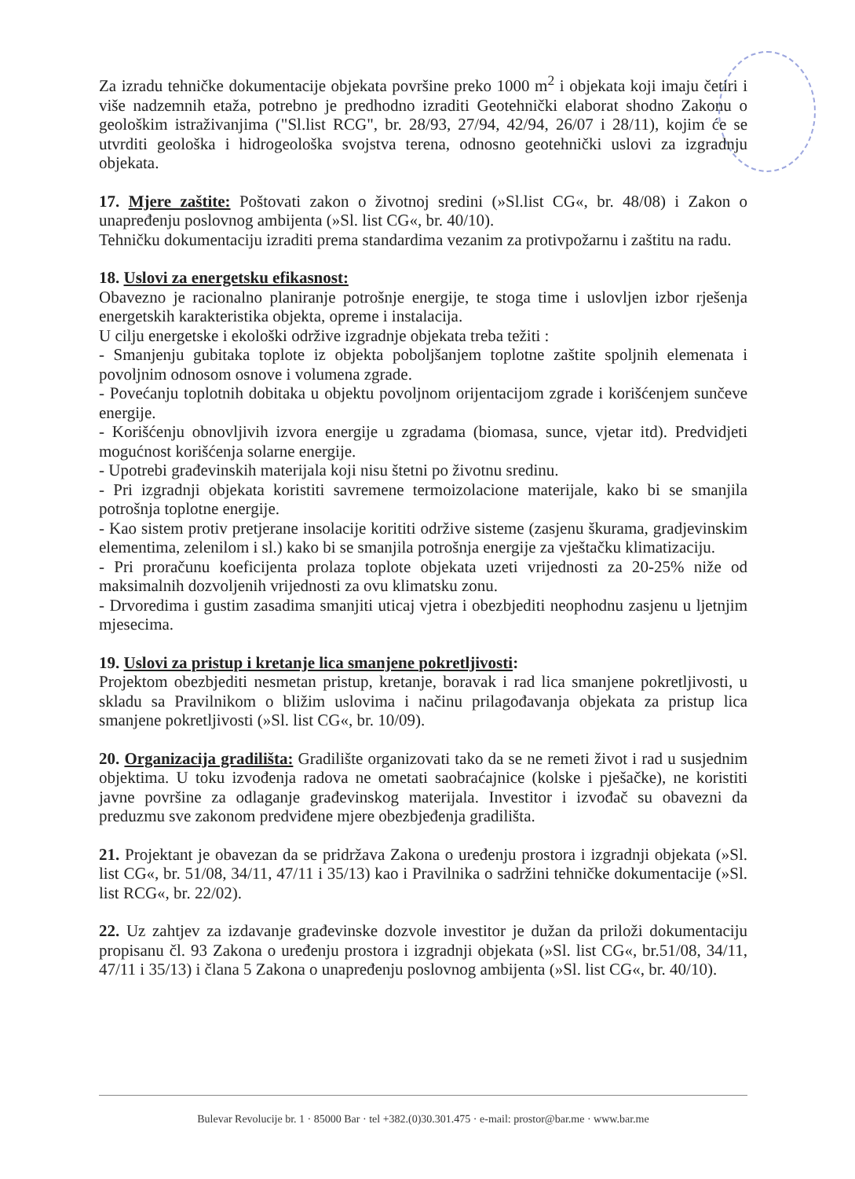Za izradu tehničke dokumentacije objekata površine preko 1000 m<sup>2</sup> i objekata koji imaju četiri i više nadzemnih etaža, potrebno je predhodno izraditi Geotehnički elaborat shodno Zakonu o geološkim istraživanjima ("Sl.list RCG", br. 28/93, 27/94, 42/94, 26/07 i 28/11), kojim će se utvrditi geološka i hidrogeološka svojstva terena, odnosno geotehnički uslovi za izgradnju objekata.
17. Mjere zaštite: Poštovati zakon o životnoj sredini (»Sl.list CG«, br. 48/08) i Zakon o unapređenju poslovnog ambijenta (»Sl. list CG«, br. 40/10).
Tehničku dokumentaciju izraditi prema standardima vezanim za protivpožarnu i zaštitu na radu.
18. Uslovi za energetsku efikasnost:
Obavezno je racionalno planiranje potrošnje energije, te stoga time i uslovljen izbor rješenja energetskih karakteristika objekta, opreme i instalacija.
U cilju energetske i ekološki održive izgradnje objekata treba težiti :
- Smanjenju gubitaka toplote iz objekta poboljšanjem toplotne zaštite spoljnih elemenata i povoljnim odnosom osnove i volumena zgrade.
- Povećanju toplotnih dobitaka u objektu povoljnom orijentacijom zgrade i korišćenjem sunčeve energije.
- Korišćenju obnovljivih izvora energije u zgradama (biomasa, sunce, vjetar itd). Predvidjeti mogućnost korišćenja solarne energije.
- Upotrebi građevinskih materijala koji nisu štetni po životnu sredinu.
- Pri izgradnji objekata koristiti savremene termoizolacione materijale, kako bi se smanjila potrošnja toplotne energije.
- Kao sistem protiv pretjerane insolacije korititi održive sisteme (zasjenu škurama, gradjevinskim elementima, zelenilom i sl.) kako bi se smanjila potrošnja energije za vještačku klimatizaciju.
- Pri proračunu koeficijenta prolaza toplote objekata uzeti vrijednosti za 20-25% niže od maksimalnih dozvoljenih vrijednosti za ovu klimatsku zonu.
- Drvoredima i gustim zasadima smanjiti uticaj vjetra i obezbjediti neophodnu zasjenu u ljetnjim mjesecima.
19. Uslovi za pristup i kretanje lica smanjene pokretljivosti:
Projektom obezbjediti nesmetan pristup, kretanje, boravak i rad lica smanjene pokretljivosti, u skladu sa Pravilnikom o bližim uslovima i načinu prilagođavanja objekata za pristup lica smanjene pokretljivosti (»Sl. list CG«, br. 10/09).
20. Organizacija gradilišta: Gradilište organizovati tako da se ne remeti život i rad u susjednim objektima. U toku izvođenja radova ne ometati saobraćajnice (kolske i pješačke), ne koristiti javne površine za odlaganje građevinskog materijala. Investitor i izvođač su obavezni da preduzmu sve zakonom predviđene mjere obezbjeđenja gradilišta.
21. Projektant je obavezan da se pridržava Zakona o uređenju prostora i izgradnji objekata (»Sl. list CG«, br. 51/08, 34/11, 47/11 i 35/13) kao i Pravilnika o sadržini tehničke dokumentacije (»Sl. list RCG«, br. 22/02).
22. Uz zahtjev za izdavanje građevinske dozvole investitor je dužan da priloži dokumentaciju propisanu čl. 93 Zakona o uređenju prostora i izgradnji objekata (»Sl. list CG«, br.51/08, 34/11, 47/11 i 35/13) i člana 5 Zakona o unapređenju poslovnog ambijenta (»Sl. list CG«, br. 40/10).
Bulevar Revolucije br. 1 · 85000 Bar · tel +382.(0)30.301.475 · e-mail: prostor@bar.me · www.bar.me